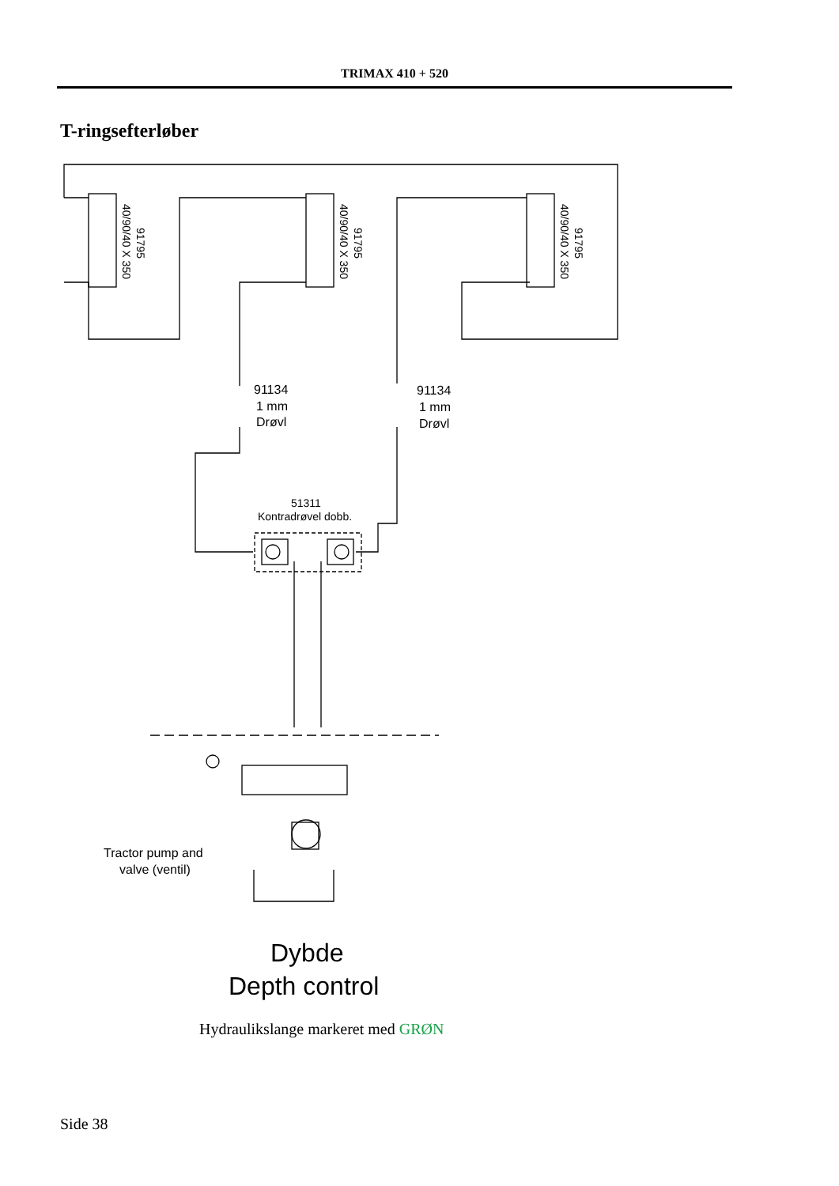TRIMAX 410 + 520
T-ringsefterløber
91795
40/90/40 X 350
91795
40/90/40 X 350
91795
40/90/40 X 350
91134
1 mm
Drøvl
91134
1 mm
Drøvl
51311
Kontradrøvel dobb.
Tractor pump and
valve (ventil)
Dybde
Depth control
Hydraulikslange markeret med GRØN
Side 38